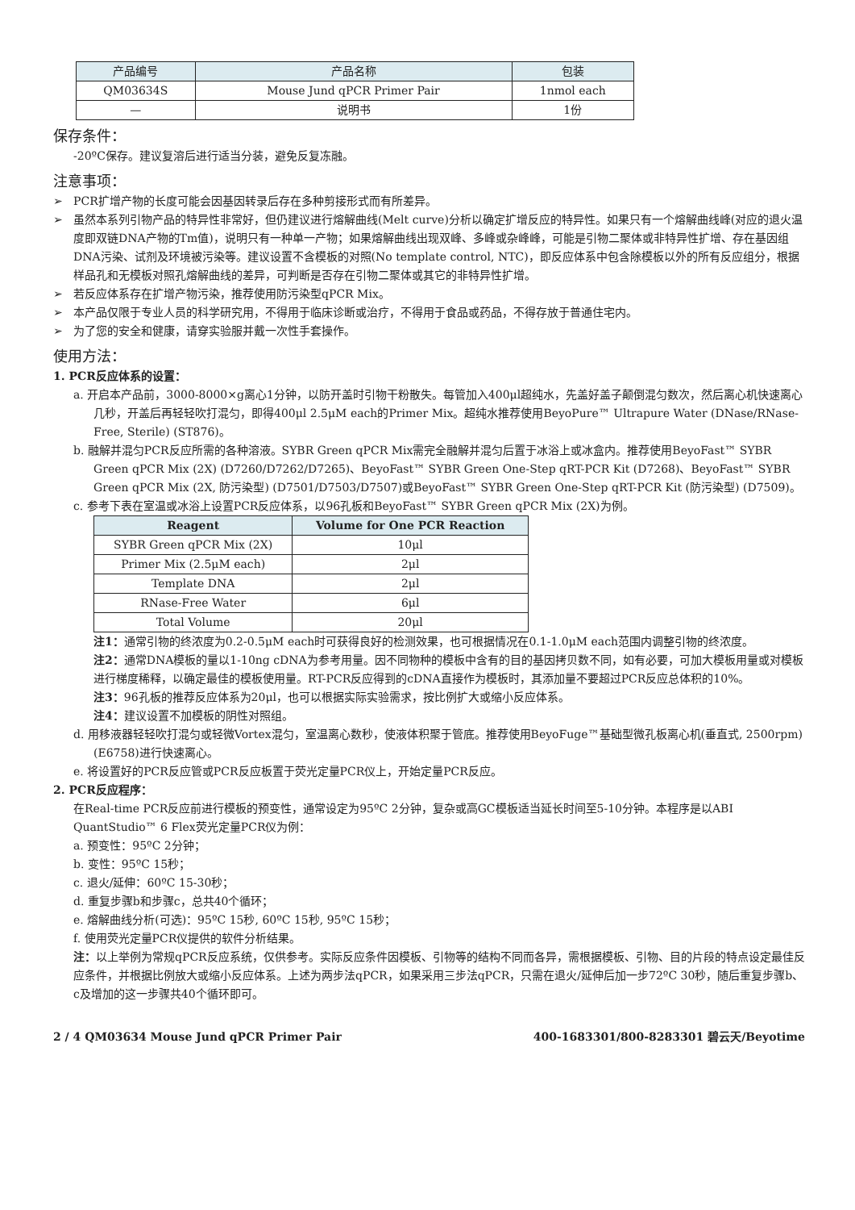| 产品编号 | 产品名称 | 包装 |
| --- | --- | --- |
| QM03634S | Mouse Jund qPCR Primer Pair | 1nmol each |
| — | 说明书 | 1份 |
保存条件：
-20ºC保存。建议复溶后进行适当分装，避免反复冻融。
注意事项：
➢ PCR扩增产物的长度可能会因基因转录后存在多种剪接形式而有所差异。
➢ 虽然本系列引物产品的特异性非常好，但仍建议进行熔解曲线(Melt curve)分析以确定扩增反应的特异性。如果只有一个熔解曲线峰(对应的退火温度即双链DNA产物的Tm值)，说明只有一种单一产物；如果熔解曲线出现双峰、多峰或杂峰峰，可能是引物二聚体或非特异性扩增、存在基因组DNA污染、试剂及环境被污染等。建议设置不含模板的对照(No template control, NTC)，即反应体系中包含除模板以外的所有反应组分，根据样品孔和无模板对照孔熔解曲线的差异，可判断是否存在引物二聚体或其它的非特异性扩增。
➢ 若反应体系存在扩增产物污染，推荐使用防污染型qPCR Mix。
➢ 本产品仅限于专业人员的科学研究用，不得用于临床诊断或治疗，不得用于食品或药品，不得存放于普通住宅内。
➢ 为了您的安全和健康，请穿实验服并戴一次性手套操作。
使用方法：
1. PCR反应体系的设置：
a. 开启本产品前，3000-8000×g离心1分钟，以防开盖时引物干粉散失。每管加入400μl超纯水，先盖好盖子颠倒混匀数次，然后离心机快速离心几秒，开盖后再轻轻吹打混匀，即得400μl 2.5μM each的Primer Mix。超纯水推荐使用BeyoPure™ Ultrapure Water (DNase/RNase-Free, Sterile) (ST876)。
b. 融解并混匀PCR反应所需的各种溶液。SYBR Green qPCR Mix需完全融解并混匀后置于冰浴上或冰盒内。推荐使用BeyoFast™ SYBR Green qPCR Mix (2X) (D7260/D7262/D7265)、BeyoFast™ SYBR Green One-Step qRT-PCR Kit (D7268)、BeyoFast™ SYBR Green qPCR Mix (2X, 防污染型) (D7501/D7503/D7507)或BeyoFast™ SYBR Green One-Step qRT-PCR Kit (防污染型) (D7509)。
c. 参考下表在室温或冰浴上设置PCR反应体系，以96孔板和BeyoFast™ SYBR Green qPCR Mix (2X)为例。
| Reagent | Volume for One PCR Reaction |
| --- | --- |
| SYBR Green qPCR Mix (2X) | 10μl |
| Primer Mix (2.5μM each) | 2μl |
| Template DNA | 2μl |
| RNase-Free Water | 6μl |
| Total Volume | 20μl |
注1：通常引物的终浓度为0.2-0.5μM each时可获得良好的检测效果，也可根据情况在0.1-1.0μM each范围内调整引物的终浓度。
注2：通常DNA模板的量以1-10ng cDNA为参考用量。因不同物种的模板中含有的目的基因拷贝数不同，如有必要，可加大模板用量或对模板进行梯度稀释，以确定最佳的模板使用量。RT-PCR反应得到的cDNA直接作为模板时，其添加量不要超过PCR反应总体积的10%。
注3：96孔板的推荐反应体系为20μl，也可以根据实际实验需求，按比例扩大或缩小反应体系。
注4：建议设置不加模板的阴性对照组。
d. 用移液器轻轻吹打混匀或轻微Vortex混匀，室温离心数秒，使液体积聚于管底。推荐使用BeyoFuge™基础型微孔板离心机(垂直式, 2500rpm) (E6758)进行快速离心。
e. 将设置好的PCR反应管或PCR反应板置于荧光定量PCR仪上，开始定量PCR反应。
2. PCR反应程序：
在Real-time PCR反应前进行模板的预变性，通常设定为95ºC 2分钟，复杂或高GC模板适当延长时间至5-10分钟。本程序是以ABI QuantStudio™ 6 Flex荧光定量PCR仪为例：
a. 预变性：95ºC 2分钟；
b. 变性：95ºC 15秒；
c. 退火/延伸：60ºC 15-30秒；
d. 重复步骤b和步骤c，总共40个循环；
e. 熔解曲线分析(可选)：95ºC 15秒, 60ºC 15秒, 95ºC 15秒；
f. 使用荧光定量PCR仪提供的软件分析结果。
注：以上举例为常规qPCR反应系统，仅供参考。实际反应条件因模板、引物等的结构不同而各异，需根据模板、引物、目的片段的特点设定最佳反应条件，并根据比例放大或缩小反应体系。上述为两步法qPCR，如果采用三步法qPCR，只需在退火/延伸后加一步72ºC 30秒，随后重复步骤b、c及增加的这一步骤共40个循环即可。
2 / 4 QM03634 Mouse Jund qPCR Primer Pair 400-1683301/800-8283301 碧云天/Beyotime